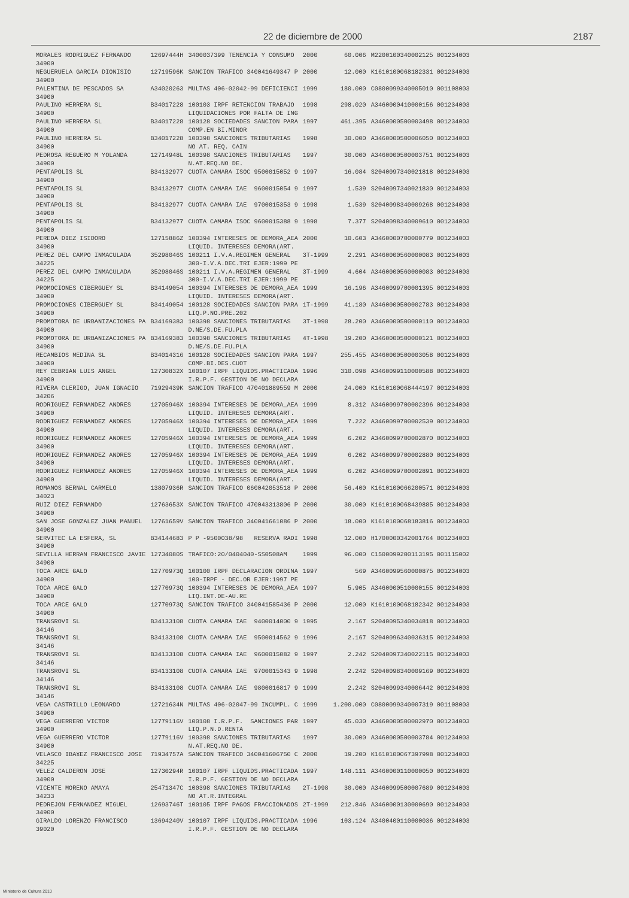22 de diciembre de 2000 2187
| MORALES RODRIGUEZ FERNANDO 34900 | 12697444H | 3400037399 TENENCIA Y CONSUMO | 2000 | 60.006 | M2200100340002125 001234003 |
| NEGUERUELA GARCIA DIONISIO 34900 | 12719596K | SANCION TRAFICO 340041649347 P | 2000 | 12.000 | K1610100068182331 001234003 |
| PALENTINA DE PESCADOS SA 34900 | A34020263 | MULTAS 406-02042-99 DEFICIENCI | 1999 | 180.000 | C0800099340005010 001108003 |
| PAULINO HERRERA SL 34900 | B34017228 | 100103 IRPF RETENCION TRABAJO LIQUIDACIONES POR FALTA DE ING | 1998 | 298.020 | A3460000410000156 001234003 |
| PAULINO HERRERA SL 34900 | B34017228 | 100128 SOCIEDADES SANCION PARA COMP.EN BI.MINOR | 1997 | 461.395 | A3460000500003498 001234003 |
| PAULINO HERRERA SL 34900 | B34017228 | 100398 SANCIONES TRIBUTARIAS NO AT. REQ. CAIN | 1998 | 30.000 | A3460000500006050 001234003 |
| PEDROSA REGUERO M YOLANDA 34900 | 12714948L | 100398 SANCIONES TRIBUTARIAS N.AT.REQ.NO DE. | 1997 | 30.000 | A3460000500003751 001234003 |
| PENTAPOLIS SL 34900 | B34132977 | CUOTA CAMARA ISOC 9500015052 9 | 1997 | 16.084 | S2040097340021818 001234003 |
| PENTAPOLIS SL 34900 | B34132977 | CUOTA CAMARA IAE 9600015054 9 | 1997 | 1.539 | S2040097340021830 001234003 |
| PENTAPOLIS SL 34900 | B34132977 | CUOTA CAMARA IAE 9700015353 9 | 1998 | 1.539 | S2040098340009268 001234003 |
| PENTAPOLIS SL 34900 | B34132977 | CUOTA CAMARA ISOC 9600015388 9 | 1998 | 7.377 | S2040098340009610 001234003 |
| PEREDA DIEZ ISIDORO 34900 | 12715886Z | 100394 INTERESES DE DEMORA_AEA LIQUID. INTERESES DEMORA(ART. | 2000 | 10.603 | A3460000700000779 001234003 |
| PEREZ DEL CAMPO INMACULADA 34225 | 35298046S | 100211 I.V.A.REGIMEN GENERAL 300-I.V.A.DEC.TRI EJER:1999 PE | 3T-1999 | 2.291 | A3460000560000083 001234003 |
| PEREZ DEL CAMPO INMACULADA 34225 | 35298046S | 100211 I.V.A.REGIMEN GENERAL 300-I.V.A.DEC.TRI EJER:1999 PE | 3T-1999 | 4.604 | A3460000560000083 001234003 |
| PROMOCIONES CIBERGUEY SL 34900 | B34149054 | 100394 INTERESES DE DEMORA_AEA LIQUID. INTERESES DEMORA(ART. | 1999 | 16.196 | A3460099700001395 001234003 |
| PROMOCIONES CIBERGUEY SL 34900 | B34149054 | 100128 SOCIEDADES SANCION PARA LIQ.P.NO.PRE.202 | 1T-1999 | 41.180 | A3460000500002783 001234003 |
| PROMOTORA DE URBANIZACIONES PA 34900 | B34169383 | 100398 SANCIONES TRIBUTARIAS D.NE/S.DE.FU.PLA | 3T-1998 | 28.200 | A3460000500000110 001234003 |
| PROMOTORA DE URBANIZACIONES PA 34900 | B34169383 | 100398 SANCIONES TRIBUTARIAS D.NE/S.DE.FU.PLA | 4T-1998 | 19.200 | A3460000500000121 001234003 |
| RECAMBIOS MEDINA SL 34900 | B34014316 | 100128 SOCIEDADES SANCION PARA COMP.BI.DES.CUOT | 1997 | 255.455 | A3460000500003058 001234003 |
| REY CEBRIAN LUIS ANGEL 34900 | 12730832X | 100107 IRPF LIQUIDS.PRACTICADA I.R.P.F. GESTION DE NO DECLARA | 1996 | 310.098 | A3460099110000588 001234003 |
| RIVERA CLERIGO, JUAN IGNACIO 34206 | 71929439K | SANCION TRAFICO 470401889559 M | 2000 | 24.000 | K1610100068444197 001234003 |
| RODRIGUEZ FERNANDEZ ANDRES 34900 | 12705946X | 100394 INTERESES DE DEMORA_AEA LIQUID. INTERESES DEMORA(ART. | 1999 | 8.312 | A3460099700002396 001234003 |
| RODRIGUEZ FERNANDEZ ANDRES 34900 | 12705946X | 100394 INTERESES DE DEMORA_AEA LIQUID. INTERESES DEMORA(ART. | 1999 | 7.222 | A3460099700002539 001234003 |
| RODRIGUEZ FERNANDEZ ANDRES 34900 | 12705946X | 100394 INTERESES DE DEMORA_AEA LIQUID. INTERESES DEMORA(ART. | 1999 | 6.202 | A3460099700002870 001234003 |
| RODRIGUEZ FERNANDEZ ANDRES 34900 | 12705946X | 100394 INTERESES DE DEMORA_AEA LIQUID. INTERESES DEMORA(ART. | 1999 | 6.202 | A3460099700002880 001234003 |
| RODRIGUEZ FERNANDEZ ANDRES 34900 | 12705946X | 100394 INTERESES DE DEMORA_AEA LIQUID. INTERESES DEMORA(ART. | 1999 | 6.202 | A3460099700002891 001234003 |
| ROMANOS BERNAL CARMELO 34023 | 13807936R | SANCION TRAFICO 060042053518 P | 2000 | 56.400 | K1610100066200571 001234003 |
| RUIZ DIEZ FERNANDO 34900 | 12763653X | SANCION TRAFICO 470043313806 P | 2000 | 30.000 | K1610100068439885 001234003 |
| SAN JOSE GONZALEZ JUAN MANUEL 34900 | 12761659V | SANCION TRAFICO 340041661086 P | 2000 | 18.000 | K1610100068183816 001234003 |
| SERVITEC LA ESFERA, SL 34900 | B34144683 | P P -9500038/98 RESERVA RADI | 1998 | 12.000 | H1700000342001764 001234003 |
| SEVILLA HERRAN FRANCISCO JAVIE 34900 | 12734080S | TRAFICO:20/0404040-SS0508AM | 1999 | 96.000 | C1500099200113195 001115002 |
| TOCA ARCE GALO 34900 | 12770973Q | 100100 IRPF DECLARACION ORDINA 100-IRPF - DEC.OR EJER:1997 PE | 1997 | 569 | A3460099560000875 001234003 |
| TOCA ARCE GALO 34900 | 12770973Q | 100394 INTERESES DE DEMORA_AEA LIQ.INT.DE-AU.RE | 1997 | 5.905 | A3460000510000155 001234003 |
| TOCA ARCE GALO 34900 | 12770973Q | SANCION TRAFICO 340041585436 P | 2000 | 12.000 | K1610100068182342 001234003 |
| TRANSROVI SL 34146 | B34133108 | CUOTA CAMARA IAE 9400014000 9 | 1995 | 2.167 | S2040095340034818 001234003 |
| TRANSROVI SL 34146 | B34133108 | CUOTA CAMARA IAE 9500014562 9 | 1996 | 2.167 | S2040096340036315 001234003 |
| TRANSROVI SL 34146 | B34133108 | CUOTA CAMARA IAE 9600015082 9 | 1997 | 2.242 | S2040097340022115 001234003 |
| TRANSROVI SL 34146 | B34133108 | CUOTA CAMARA IAE 9700015343 9 | 1998 | 2.242 | S2040098340009169 001234003 |
| TRANSROVI SL 34146 | B34133108 | CUOTA CAMARA IAE 9800016817 9 | 1999 | 2.242 | S2040099340006442 001234003 |
| VEGA CASTRILLO LEONARDO 34900 | 12721634N | MULTAS 406-02047-99 INCUMPL. C | 1999 | 1.200.000 | C0800099340007319 001108003 |
| VEGA GUERRERO VICTOR 34900 | 12779116V | 100108 I.R.P.F. SANCIONES PAR LIQ.P.N.D.RENTA | 1997 | 45.030 | A3460000500002970 001234003 |
| VEGA GUERRERO VICTOR 34900 | 12779116V | 100398 SANCIONES TRIBUTARIAS N.AT.REQ.NO DE. | 1997 | 30.000 | A3460000500003784 001234003 |
| VELASCO IBA¥EZ FRANCISCO JOSE 34225 | 71934757A | SANCION TRAFICO 340041606750 C | 2000 | 19.200 | K1610100067397998 001234003 |
| VELEZ CALDERON JOSE 34900 | 12730294R | 100107 IRPF LIQUIDS.PRACTICADA I.R.P.F. GESTION DE NO DECLARA | 1997 | 148.111 | A3460000110000050 001234003 |
| VICENTE MORENO AMAYA 34233 | 25471347C | 100398 SANCIONES TRIBUTARIAS NO AT.R.INTEGRAL | 2T-1998 | 30.000 | A3460099500007689 001234003 |
| PEDREJON FERNANDEZ MIGUEL 34900 | 12693746T | 100105 IRPF PAGOS FRACCIONADOS | 2T-1999 | 212.846 | A3460000130000690 001234003 |
| GIRALDO LORENZO FRANCISCO 39020 | 13694240V | 100107 IRPF LIQUIDS.PRACTICADA I.R.P.F. GESTION DE NO DECLARA | 1996 | 103.124 | A3400400110000036 001234003 |
Ministerio de Cultura 2010